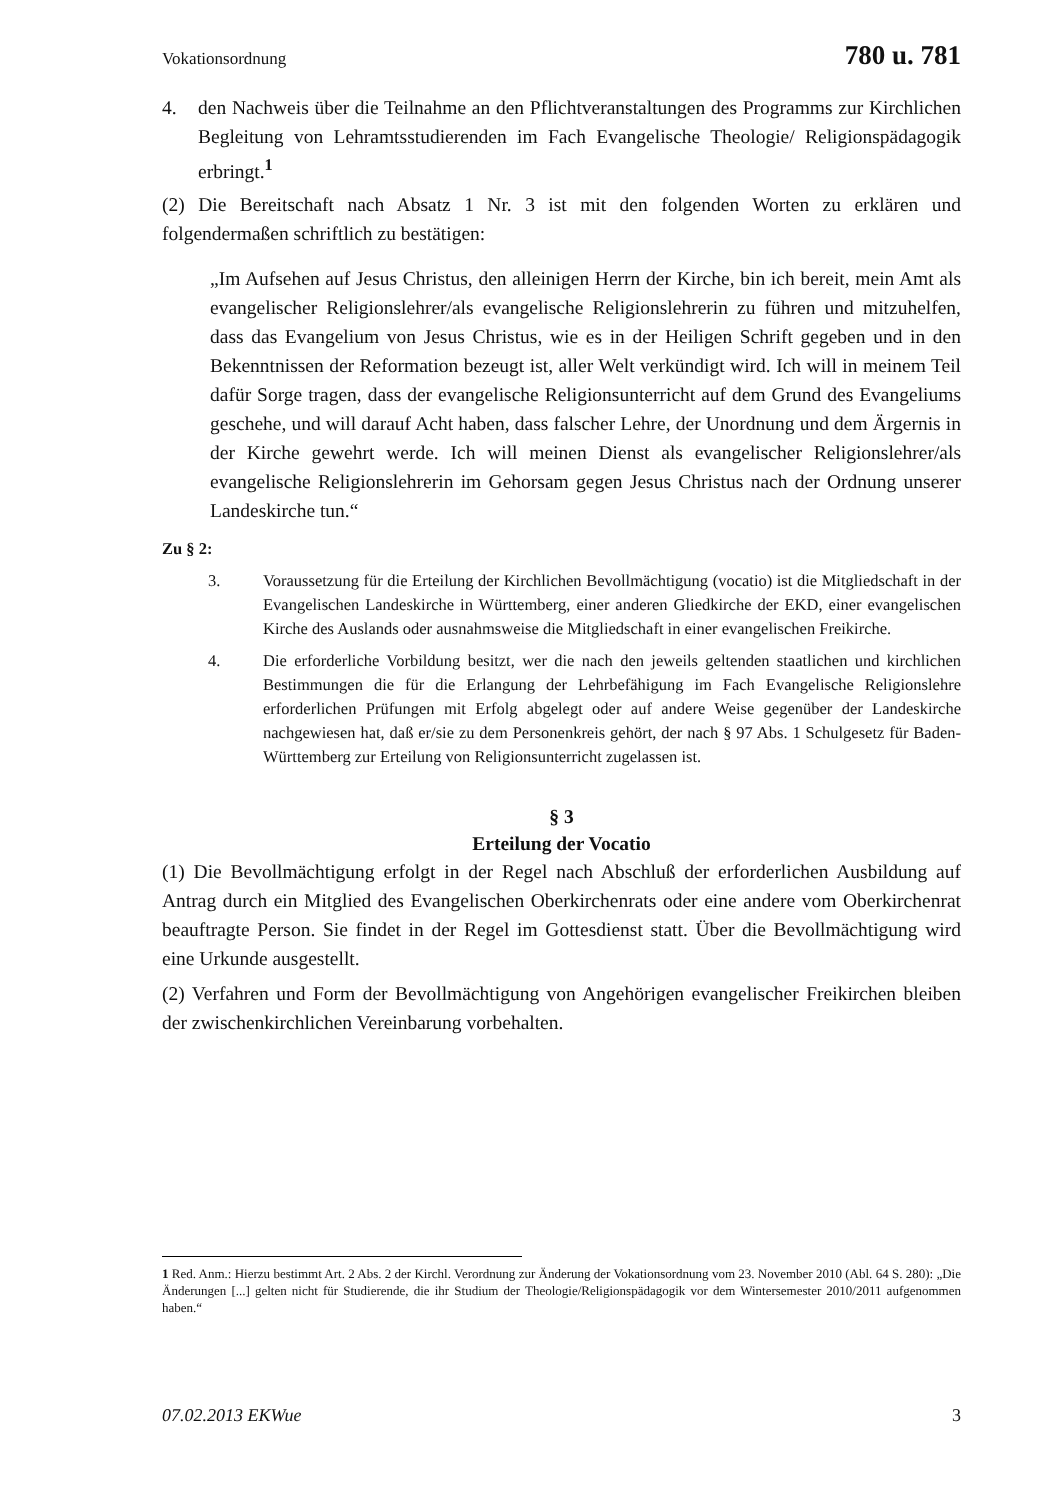Vokationsordnung 780 u. 781
4. den Nachweis über die Teilnahme an den Pflichtveranstaltungen des Programms zur Kirchlichen Begleitung von Lehramtsstudierenden im Fach Evangelische Theologie/ Religionspädagogik erbringt.<sup>1</sup>
(2) Die Bereitschaft nach Absatz 1 Nr. 3 ist mit den folgenden Worten zu erklären und folgendermaßen schriftlich zu bestätigen:
„Im Aufsehen auf Jesus Christus, den alleinigen Herrn der Kirche, bin ich bereit, mein Amt als evangelischer Religionslehrer/als evangelische Religionslehrerin zu führen und mitzuhelfen, dass das Evangelium von Jesus Christus, wie es in der Heiligen Schrift gegeben und in den Bekenntnissen der Reformation bezeugt ist, aller Welt verkündigt wird. Ich will in meinem Teil dafür Sorge tragen, dass der evangelische Religionsunterricht auf dem Grund des Evangeliums geschehe, und will darauf Acht haben, dass falscher Lehre, der Unordnung und dem Ärgernis in der Kirche gewehrt werde. Ich will meinen Dienst als evangelischer Religionslehrer/als evangelische Religionslehrerin im Gehorsam gegen Jesus Christus nach der Ordnung unserer Landeskirche tun.“
Zu § 2:
3. Voraussetzung für die Erteilung der Kirchlichen Bevollmächtigung (vocatio) ist die Mitgliedschaft in der Evangelischen Landeskirche in Württemberg, einer anderen Gliedkirche der EKD, einer evangelischen Kirche des Auslands oder ausnahmsweise die Mitgliedschaft in einer evangelischen Freikirche.
4. Die erforderliche Vorbildung besitzt, wer die nach den jeweils geltenden staatlichen und kirchlichen Bestimmungen die für die Erlangung der Lehrbefähigung im Fach Evangelische Religionslehre erforderlichen Prüfungen mit Erfolg abgelegt oder auf andere Weise gegenüber der Landeskirche nachgewiesen hat, daß er/sie zu dem Personenkreis gehört, der nach § 97 Abs. 1 Schulgesetz für Baden-Württemberg zur Erteilung von Religionsunterricht zugelassen ist.
§ 3
Erteilung der Vocatio
(1) Die Bevollmächtigung erfolgt in der Regel nach Abschluß der erforderlichen Ausbildung auf Antrag durch ein Mitglied des Evangelischen Oberkirchenrats oder eine andere vom Oberkirchenrat beauftragte Person. Sie findet in der Regel im Gottesdienst statt. Über die Bevollmächtigung wird eine Urkunde ausgestellt.
(2) Verfahren und Form der Bevollmächtigung von Angehörigen evangelischer Freikirchen bleiben der zwischenkirchlichen Vereinbarung vorbehalten.
1 Red. Anm.: Hierzu bestimmt Art. 2 Abs. 2 der Kirchl. Verordnung zur Änderung der Vokationsordnung vom 23. November 2010 (Abl. 64 S. 280): „Die Änderungen [...] gelten nicht für Studierende, die ihr Studium der Theologie/Religionspädagogik vor dem Wintersemester 2010/2011 aufgenommen haben.“
07.02.2013 EKWue 3